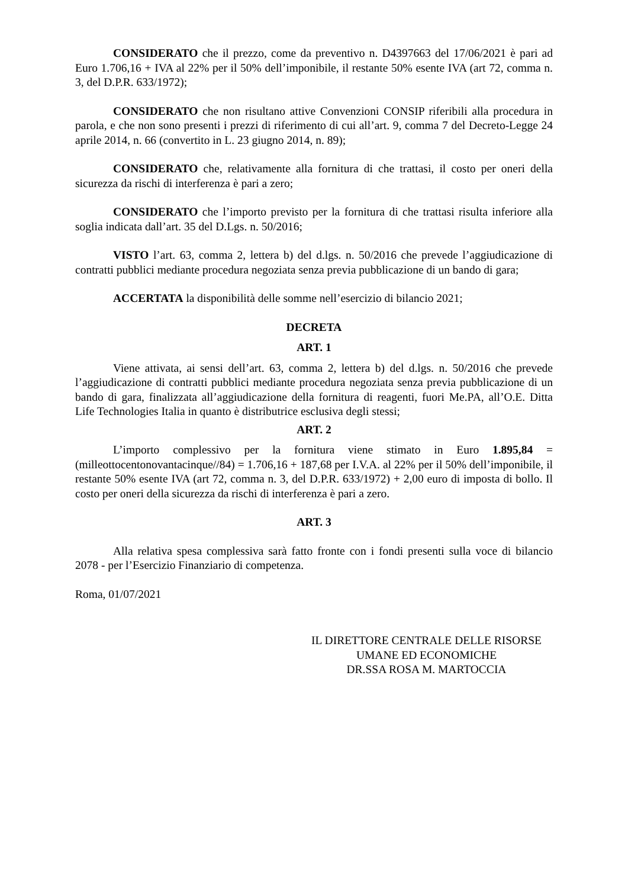CONSIDERATO che il prezzo, come da preventivo n. D4397663 del 17/06/2021 è pari ad Euro 1.706,16 + IVA al 22% per il 50% dell’imponibile, il restante 50% esente IVA (art 72, comma n. 3, del D.P.R. 633/1972);
CONSIDERATO che non risultano attive Convenzioni CONSIP riferibili alla procedura in parola, e che non sono presenti i prezzi di riferimento di cui all’art. 9, comma 7 del Decreto-Legge 24 aprile 2014, n. 66 (convertito in L. 23 giugno 2014, n. 89);
CONSIDERATO che, relativamente alla fornitura di che trattasi, il costo per oneri della sicurezza da rischi di interferenza è pari a zero;
CONSIDERATO che l’importo previsto per la fornitura di che trattasi risulta inferiore alla soglia indicata dall’art. 35 del D.Lgs. n. 50/2016;
VISTO l’art. 63, comma 2, lettera b) del d.lgs. n. 50/2016 che prevede l’aggiudicazione di contratti pubblici mediante procedura negoziata senza previa pubblicazione di un bando di gara;
ACCERTATA la disponibilità delle somme nell’esercizio di bilancio 2021;
DECRETA
ART. 1
Viene attivata, ai sensi dell’art. 63, comma 2, lettera b) del d.lgs. n. 50/2016 che prevede l’aggiudicazione di contratti pubblici mediante procedura negoziata senza previa pubblicazione di un bando di gara, finalizzata all’aggiudicazione della fornitura di reagenti, fuori Me.PA, all’O.E. Ditta Life Technologies Italia in quanto è distributrice esclusiva degli stessi;
ART. 2
L’importo complessivo per la fornitura viene stimato in Euro 1.895,84 = (milleottocentonovantacinque//84) = 1.706,16 + 187,68 per I.V.A. al 22% per il 50% dell’imponibile, il restante 50% esente IVA (art 72, comma n. 3, del D.P.R. 633/1972) + 2,00 euro di imposta di bollo. Il costo per oneri della sicurezza da rischi di interferenza è pari a zero.
ART. 3
Alla relativa spesa complessiva sarà fatto fronte con i fondi presenti sulla voce di bilancio 2078 - per l’Esercizio Finanziario di competenza.
Roma, 01/07/2021
IL DIRETTORE CENTRALE DELLE RISORSE
UMANE ED ECONOMICHE
DR.SSA ROSA M. MARTOCCIA